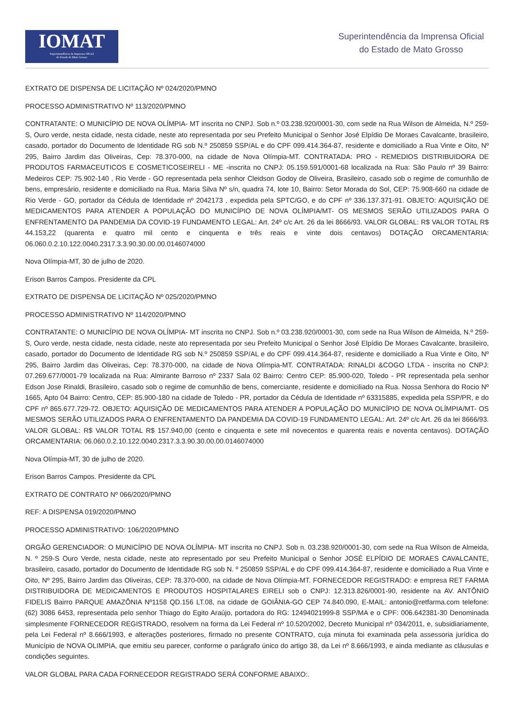IOMAT
Superintendência da Imprensa Oficial
do Estado de Mato Grosso
Superintendência da Imprensa Oficial
do Estado de Mato Grosso
EXTRATO DE DISPENSA DE LICITAÇÃO Nº 024/2020/PMNO
PROCESSO ADMINISTRATIVO Nº 113/2020/PMNO
CONTRATANTE: O MUNICÍPIO DE NOVA OLÍMPIA- MT inscrita no CNPJ. Sob n.º 03.238.920/0001-30, com sede na Rua Wilson de Almeida, N.º 259-S, Ouro verde, nesta cidade, nesta cidade, neste ato representada por seu Prefeito Municipal o Senhor José Elpídio De Moraes Cavalcante, brasileiro, casado, portador do Documento de Identidade RG sob N.º 250859 SSP/AL e do CPF 099.414.364-87, residente e domiciliado a Rua Vinte e Oito, Nº 295, Bairro Jardim das Oliveiras, Cep: 78.370-000, na cidade de Nova Olímpia-MT. CONTRATADA: PRO - REMEDIOS DISTRIBUIDORA DE PRODUTOS FARMACEUTICOS E COSMETICOSEIRELI - ME -inscrita no CNPJ: 05.159.591/0001-68 localizada na Rua: São Paulo nº 39 Bairro: Medeiros CEP: 75.902-140 , Rio Verde - GO representada pela senhor Cleidson Godoy de Oliveira, Brasileiro, casado sob o regime de comunhão de bens, empresário, residente e domiciliado na Rua. Maria Silva Nº s/n, quadra 74, lote 10, Bairro: Setor Morada do Sol, CEP: 75.908-660 na cidade de Rio Verde - GO, portador da Cédula de Identidade nº 2042173 , expedida pela SPTC/GO, e do CPF nº 336.137.371-91. OBJETO: AQUISIÇÃO DE MEDICAMENTOS PARA ATENDER A POPULAÇÃO DO MUNICÍPIO DE NOVA OLÍMPIA/MT- OS MESMOS SERÃO UTILIZADOS PARA O ENFRENTAMENTO DA PANDEMIA DA COVID-19 FUNDAMENTO LEGAL: Art. 24º c/c Art. 26 da lei 8666/93. VALOR GLOBAL: R$ VALOR TOTAL R$ 44.153,22 (quarenta e quatro mil cento e cinquenta e três reais e vinte dois centavos) DOTAÇÃO ORCAMENTARIA: 06.060.0.2.10.122.0040.2317.3.3.90.30.00.00.0146074000
Nova Olímpia-MT, 30 de julho de 2020.
Erison Barros Campos. Presidente da CPL
EXTRATO DE DISPENSA DE LICITAÇÃO Nº 025/2020/PMNO
PROCESSO ADMINISTRATIVO Nº 114/2020/PMNO
CONTRATANTE: O MUNICÍPIO DE NOVA OLÍMPIA- MT inscrita no CNPJ. Sob n.º 03.238.920/0001-30, com sede na Rua Wilson de Almeida, N.º 259-S, Ouro verde, nesta cidade, nesta cidade, neste ato representada por seu Prefeito Municipal o Senhor José Elpídio De Moraes Cavalcante, brasileiro, casado, portador do Documento de Identidade RG sob N.º 250859 SSP/AL e do CPF 099.414.364-87, residente e domiciliado a Rua Vinte e Oito, Nº 295, Bairro Jardim das Oliveiras, Cep: 78.370-000, na cidade de Nova Olímpia-MT. CONTRATADA: RINALDI &COGO LTDA - inscrita no CNPJ: 07.269.677/0001-79 localizada na Rua: Almirante Barroso nº 2337 Sala 02 Bairro: Centro CEP: 85.900-020, Toledo - PR representada pela senhor Edson Jose Rinaldi, Brasileiro, casado sob o regime de comunhão de bens, comerciante, residente e domiciliado na Rua. Nossa Senhora do Rocio Nº 1665, Apto 04 Bairro: Centro, CEP: 85.900-180 na cidade de Toledo - PR, portador da Cédula de Identidade nº 63315885, expedida pela SSP/PR, e do CPF nº 865.677.729-72. OBJETO: AQUISIÇÃO DE MEDICAMENTOS PARA ATENDER A POPULAÇÃO DO MUNICÍPIO DE NOVA OLÍMPIA/MT- OS MESMOS SERÃO UTILIZADOS PARA O ENFRENTAMENTO DA PANDEMIA DA COVID-19 FUNDAMENTO LEGAL: Art. 24º c/c Art. 26 da lei 8666/93. VALOR GLOBAL: R$ VALOR TOTAL R$ 157.940,00 (cento e cinquenta e sete mil novecentos e quarenta reais e noventa centavos). DOTAÇÃO ORCAMENTARIA: 06.060.0.2.10.122.0040.2317.3.3.90.30.00.00.0146074000
Nova Olímpia-MT, 30 de julho de 2020.
Erison Barros Campos. Presidente da CPL
EXTRATO DE CONTRATO Nº 066/2020/PMNO
REF: A DISPENSA 019/2020/PMNO
PROCESSO ADMINISTRATIVO: 106/2020/PMNO
ORGÃO GERENCIADOR: O MUNICÍPIO DE NOVA OLÍMPIA- MT inscrita no CNPJ. Sob n. 03.238.920/0001-30, com sede na Rua Wilson de Almeida, N. º 259-S Ouro Verde, nesta cidade, neste ato representado por seu Prefeito Municipal o Senhor JOSÉ ELPÍDIO DE MORAES CAVALCANTE, brasileiro, casado, portador do Documento de Identidade RG sob N. º 250859 SSP/AL e do CPF 099.414.364-87, residente e domiciliado a Rua Vinte e Oito, Nº 295, Bairro Jardim das Oliveiras, CEP: 78.370-000, na cidade de Nova Olímpia-MT. FORNECEDOR REGISTRADO: e empresa RET FARMA DISTRIBUIDORA DE MEDICAMENTOS E PRODUTOS HOSPITALARES EIRELI sob o CNPJ: 12.313.826/0001-90, residente na AV. ANTÔNIO FIDELIS Bairro PARQUE AMAZÔNIA Nº1158 QD.156 LT.08, na cidade de GOIÂNIA-GO CEP 74.840.090, E-MAIL: antonio@retfarma.com telefone: (62) 3086 6453, representada pelo senhor Thiago do Egito Araújo, portadora do RG: 12494021999-8 SSP/MA e o CPF: 006.642381-30 Denominada simplesmente FORNECEDOR REGISTRADO, resolvem na forma da Lei Federal nº 10.520/2002, Decreto Municipal nº 034/2011, e, subsidiariamente, pela Lei Federal nº 8.666/1993, e alterações posteriores, firmado no presente CONTRATO, cuja minuta foi examinada pela assessoria jurídica do Município de NOVA OLIMPIA, que emitiu seu parecer, conforme o parágrafo único do artigo 38, da Lei nº 8.666/1993, e ainda mediante as cláusulas e condições seguintes.
VALOR GLOBAL PARA CADA FORNECEDOR REGISTRADO SERÁ CONFORME ABAIXO:.